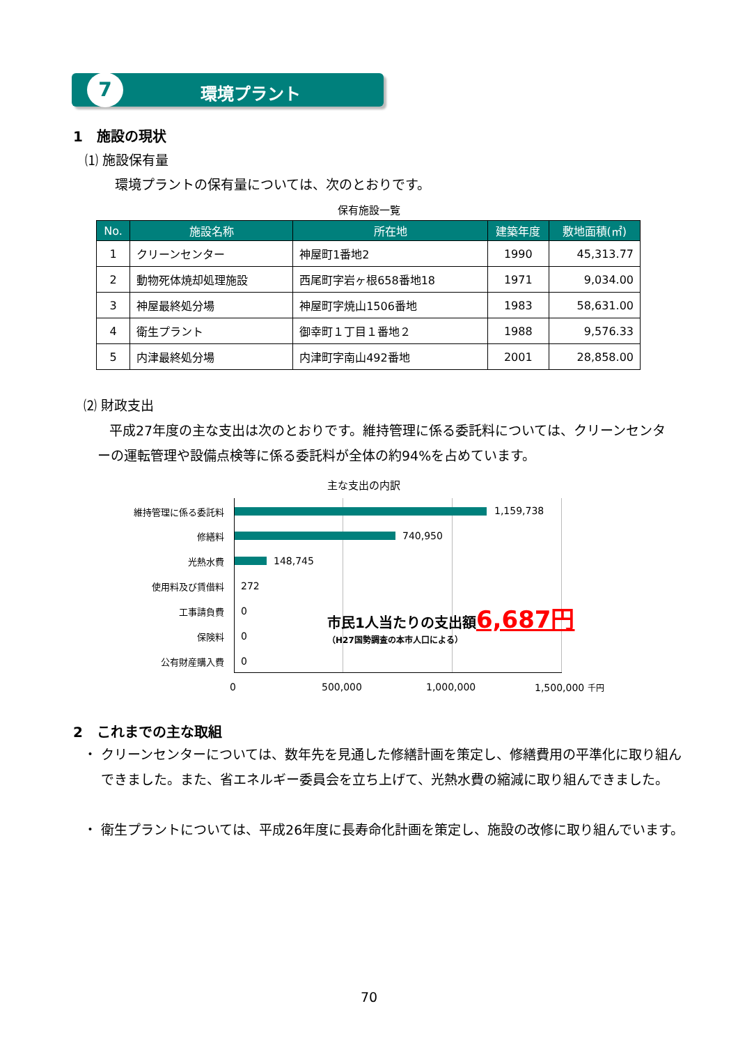7 環境プラント
1　施設の現状
⑴ 施設保有量
環境プラントの保有量については、次のとおりです。
保有施設一覧
| No. | 施設名称 | 所在地 | 建築年度 | 敷地面積(㎡) |
| --- | --- | --- | --- | --- |
| 1 | クリーンセンター | 神屋町1番地2 | 1990 | 45,313.77 |
| 2 | 動物死体焼却処理施設 | 西尾町字岩ヶ根658番地18 | 1971 | 9,034.00 |
| 3 | 神屋最終処分場 | 神屋町字焼山1506番地 | 1983 | 58,631.00 |
| 4 | 衛生プラント | 御幸町１丁目１番地２ | 1988 | 9,576.33 |
| 5 | 内津最終処分場 | 内津町字南山492番地 | 2001 | 28,858.00 |
⑵ 財政支出
平成27年度の主な支出は次のとおりです。維持管理に係る委託料については、クリーンセンターの運転管理や設備点検等に係る委託料が全体の約94%を占めています。
主な支出の内訳
維持管理に係る委託料 1,159,738
修繕料 740,950
光熱水費 148,745
使用料及び賃借料 272
工事請負費 0
保険料 0
公有財産購入費 0
市民1人当たりの支出額6,687円
（H27国勢調査の本市人口による）
0 500,000 1,000,000 1,500,000 千円
2　これまでの主な取組
・ クリーンセンターについては、数年先を見通した修繕計画を策定し、修繕費用の平準化に取り組んできました。また、省エネルギー委員会を立ち上げて、光熱水費の縮減に取り組んできました。
・ 衛生プラントについては、平成26年度に長寿命化計画を策定し、施設の改修に取り組んでいます。
70